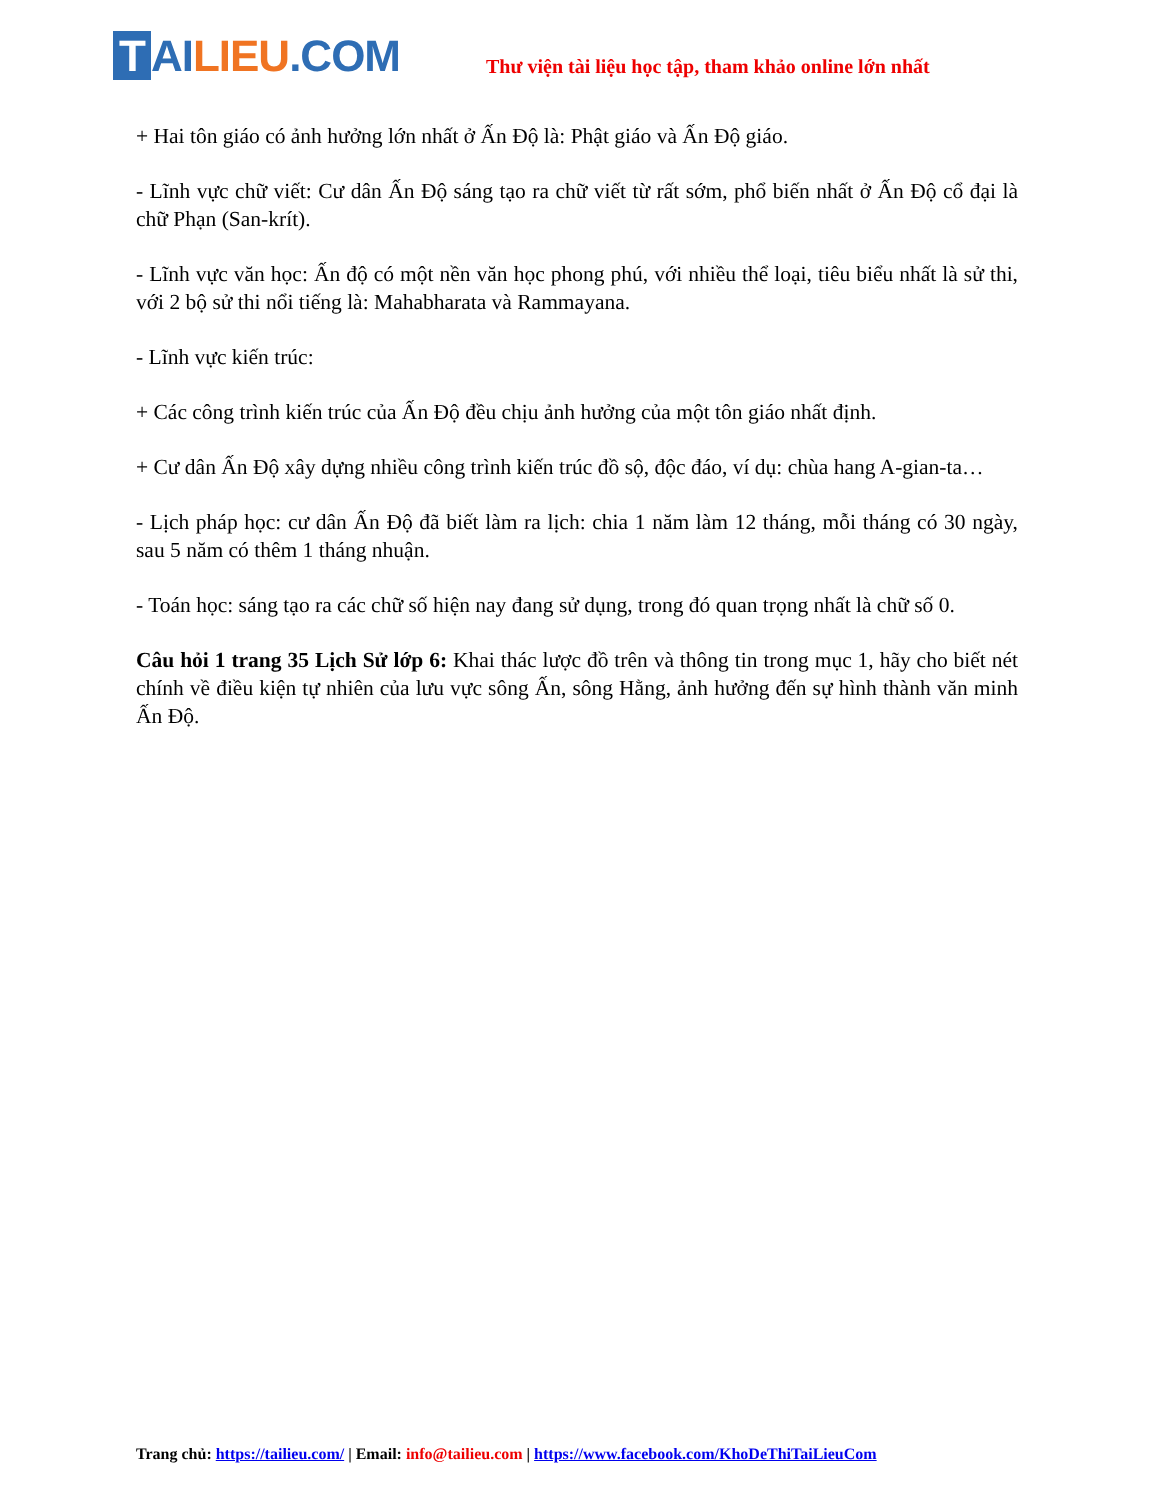T AI LIEU.COM
Thư viện tài liệu học tập, tham khảo online lớn nhất
+ Hai tôn giáo có ảnh hưởng lớn nhất ở Ấn Độ là: Phật giáo và Ấn Độ giáo.
- Lĩnh vực chữ viết: Cư dân Ấn Độ sáng tạo ra chữ viết từ rất sớm, phổ biến nhất ở Ấn Độ cổ đại là chữ Phạn (San-krít).
- Lĩnh vực văn học: Ấn độ có một nền văn học phong phú, với nhiều thể loại, tiêu biểu nhất là sử thi, với 2 bộ sử thi nổi tiếng là: Mahabharata và Rammayana.
- Lĩnh vực kiến trúc:
+ Các công trình kiến trúc của Ấn Độ đều chịu ảnh hưởng của một tôn giáo nhất định.
+ Cư dân Ấn Độ xây dựng nhiều công trình kiến trúc đồ sộ, độc đáo, ví dụ: chùa hang A-gian-ta…
- Lịch pháp học: cư dân Ấn Độ đã biết làm ra lịch: chia 1 năm làm 12 tháng, mỗi tháng có 30 ngày, sau 5 năm có thêm 1 tháng nhuận.
- Toán học: sáng tạo ra các chữ số hiện nay đang sử dụng, trong đó quan trọng nhất là chữ số 0.
Câu hỏi 1 trang 35 Lịch Sử lớp 6: Khai thác lược đồ trên và thông tin trong mục 1, hãy cho biết nét chính về điều kiện tự nhiên của lưu vực sông Ấn, sông Hằng, ảnh hưởng đến sự hình thành văn minh Ấn Độ.
Trang chủ: https://tailieu.com/ | Email: info@tailieu.com | https://www.facebook.com/KhoDeThiTaiLieuCom